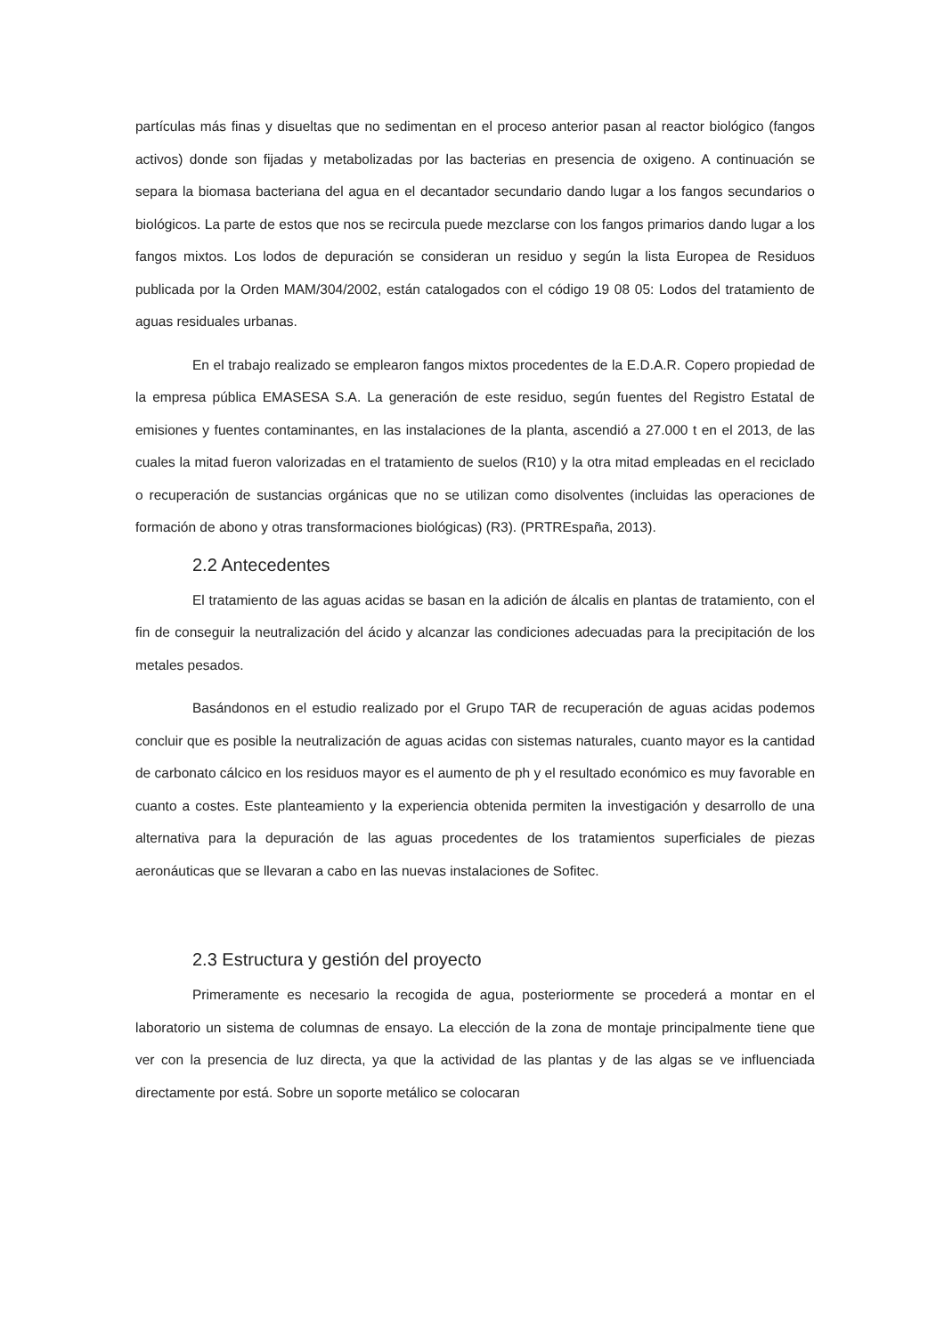partículas más finas y disueltas que no sedimentan en el proceso anterior pasan al reactor biológico (fangos activos) donde son fijadas y metabolizadas por las bacterias en presencia de oxigeno. A continuación se separa la biomasa bacteriana del agua en el decantador secundario dando lugar a los fangos secundarios o biológicos. La parte de estos que nos se recircula puede mezclarse con los fangos primarios dando lugar a los fangos mixtos. Los lodos de depuración se consideran un residuo y según la lista Europea de Residuos publicada por la Orden MAM/304/2002, están catalogados con el código 19 08 05: Lodos del tratamiento de aguas residuales urbanas.
En el trabajo realizado se emplearon fangos mixtos procedentes de la E.D.A.R. Copero propiedad de la empresa pública EMASESA S.A. La generación de este residuo, según fuentes del Registro Estatal de emisiones y fuentes contaminantes, en las instalaciones de la planta, ascendió a 27.000 t en el 2013, de las cuales la mitad fueron valorizadas en el tratamiento de suelos (R10) y la otra mitad empleadas en el reciclado o recuperación de sustancias orgánicas que no se utilizan como disolventes (incluidas las operaciones de formación de abono y otras transformaciones biológicas) (R3). (PRTREspaña, 2013).
2.2 Antecedentes
El tratamiento de las aguas acidas se basan en la adición de álcalis en plantas de tratamiento, con el fin de conseguir la neutralización del ácido y alcanzar las condiciones adecuadas para la precipitación de los metales pesados.
Basándonos en el estudio realizado por el Grupo TAR de recuperación de aguas acidas podemos concluir que es posible la neutralización de aguas acidas con sistemas naturales, cuanto mayor es la cantidad de carbonato cálcico en los residuos mayor es el aumento de ph y el resultado económico es muy favorable en cuanto a costes. Este planteamiento y la experiencia obtenida permiten la investigación y desarrollo de una alternativa para la depuración de las aguas procedentes de los tratamientos superficiales de piezas aeronáuticas que se llevaran a cabo en las nuevas instalaciones de Sofitec.
2.3 Estructura y gestión del proyecto
Primeramente es necesario la recogida de agua, posteriormente se procederá a montar en el laboratorio un sistema de columnas de ensayo. La elección de la zona de montaje principalmente tiene que ver con la presencia de luz directa, ya que la actividad de las plantas y de las algas se ve influenciada directamente por está. Sobre un soporte metálico se colocaran